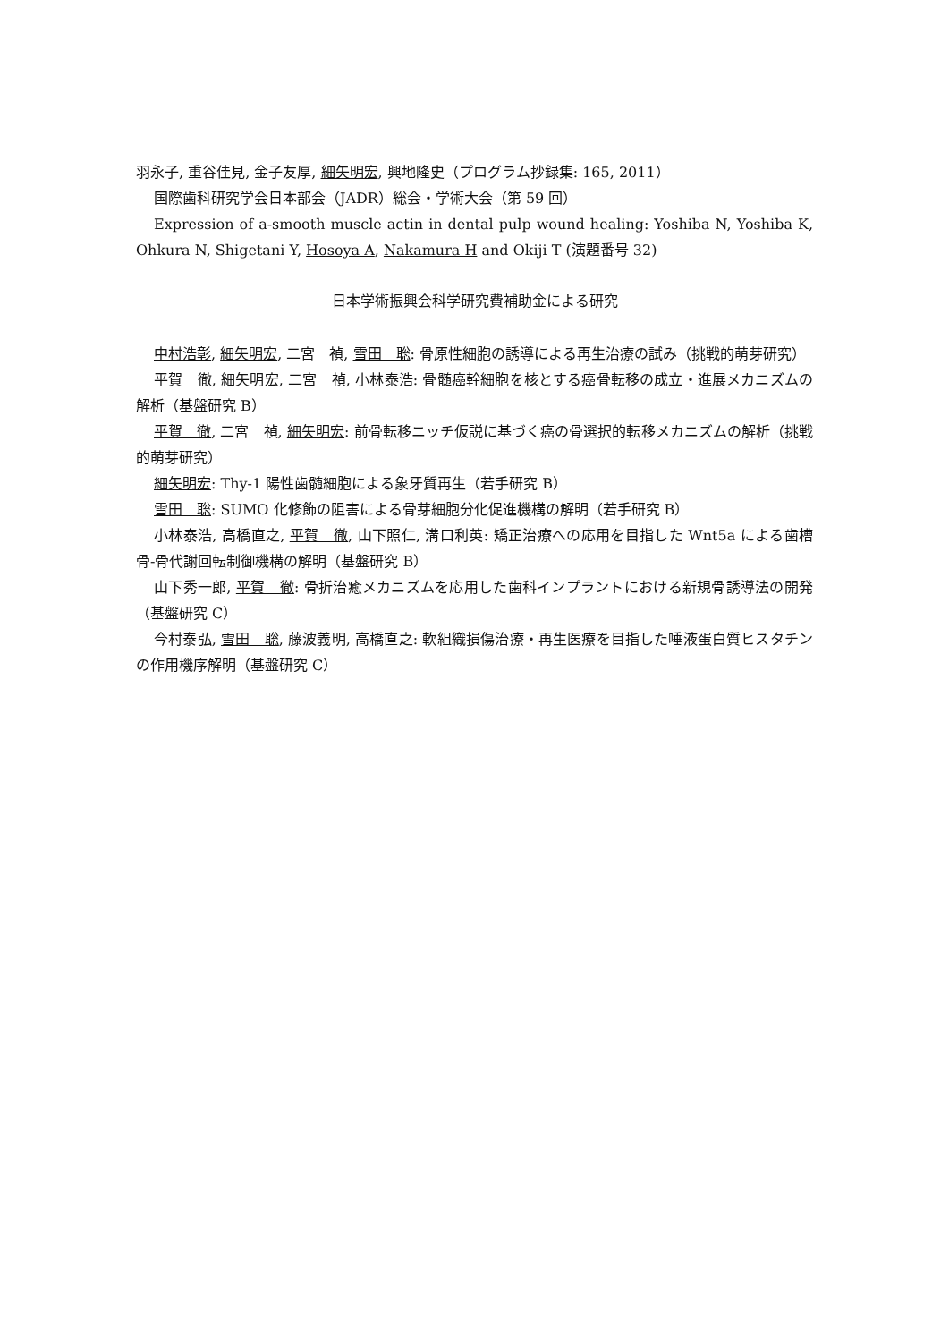羽永子, 重谷佳見, 金子友厚, 細矢明宏, 興地隆史（プログラム抄録集: 165, 2011）
国際歯科研究学会日本部会（JADR）総会・学術大会（第 59 回）
Expression of a-smooth muscle actin in dental pulp wound healing: Yoshiba N, Yoshiba K, Ohkura N, Shigetani Y, Hosoya A, Nakamura H and Okiji T (演題番号 32)
日本学術振興会科学研究費補助金による研究
中村浩彰, 細矢明宏, 二宮　禎, 雪田　聡: 骨原性細胞の誘導による再生治療の試み（挑戦的萌芽研究）
平賀　徹, 細矢明宏, 二宮　禎, 小林泰浩: 骨髄癌幹細胞を核とする癌骨転移の成立・進展メカニズムの解析（基盤研究 B）
平賀　徹, 二宮　禎, 細矢明宏: 前骨転移ニッチ仮説に基づく癌の骨選択的転移メカニズムの解析（挑戦的萌芽研究）
細矢明宏: Thy-1 陽性歯髄細胞による象牙質再生（若手研究 B）
雪田　聡: SUMO 化修飾の阻害による骨芽細胞分化促進機構の解明（若手研究 B）
小林泰浩, 高橋直之, 平賀　徹, 山下照仁, 溝口利英: 矯正治療への応用を目指した Wnt5a による歯槽骨-骨代謝回転制御機構の解明（基盤研究 B）
山下秀一郎, 平賀　徹: 骨折治癒メカニズムを応用した歯科インプラントにおける新規骨誘導法の開発（基盤研究 C）
今村泰弘, 雪田　聡, 藤波義明, 高橋直之: 軟組織損傷治療・再生医療を目指した唾液蛋白質ヒスタチンの作用機序解明（基盤研究 C）